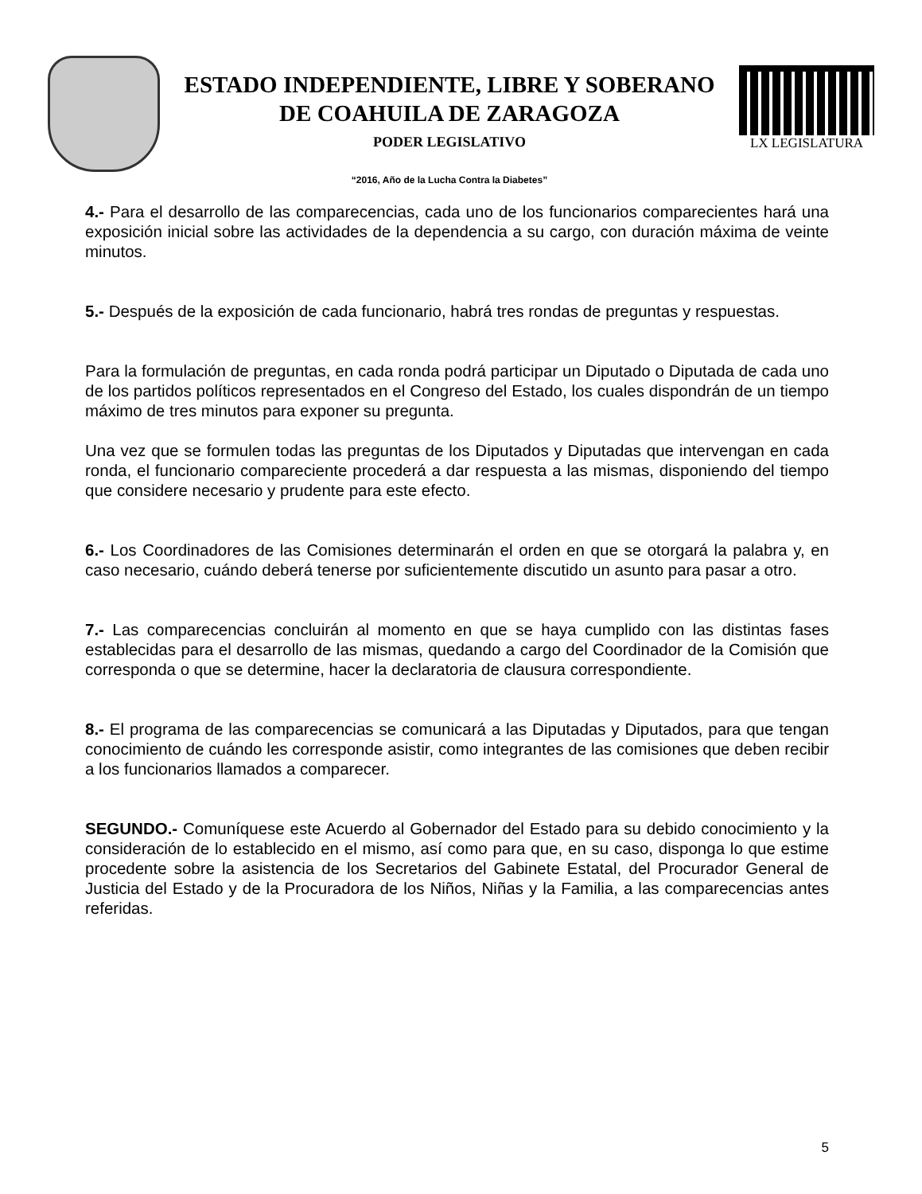ESTADO INDEPENDIENTE, LIBRE Y SOBERANO
DE COAHUILA DE ZARAGOZA
PODER LEGISLATIVO
“2016, Año de la Lucha Contra la Diabetes”
LX LEGISLATURA
4.- Para el desarrollo de las comparecencias, cada uno de los funcionarios comparecientes hará una exposición inicial sobre las actividades de la dependencia a su cargo, con duración máxima de veinte minutos.
5.- Después de la exposición de cada funcionario, habrá tres rondas de preguntas y respuestas.
Para la formulación de preguntas, en cada ronda podrá participar un Diputado o Diputada de cada uno de los partidos políticos representados en el Congreso del Estado, los cuales dispondrán de un tiempo máximo de tres minutos para exponer su pregunta.
Una vez que se formulen todas las preguntas de los Diputados y Diputadas que intervengan en cada ronda, el funcionario compareciente procederá a dar respuesta a las mismas, disponiendo del tiempo que considere necesario y prudente para este efecto.
6.- Los Coordinadores de las Comisiones determinarán el orden en que se otorgará la palabra y, en caso necesario, cuándo deberá tenerse por suficientemente discutido un asunto para pasar a otro.
7.- Las comparecencias concluirán al momento en que se haya cumplido con las distintas fases establecidas para el desarrollo de las mismas, quedando a cargo del Coordinador de la Comisión que corresponda o que se determine, hacer la declaratoria de clausura correspondiente.
8.- El programa de las comparecencias se comunicará a las Diputadas y Diputados, para que tengan conocimiento de cuándo les corresponde asistir, como integrantes de las comisiones que deben recibir a los funcionarios llamados a comparecer.
SEGUNDO.- Comuníquese este Acuerdo al Gobernador del Estado para su debido conocimiento y la consideración de lo establecido en el mismo, así como para que, en su caso, disponga lo que estime procedente sobre la asistencia de los Secretarios del Gabinete Estatal, del Procurador General de Justicia del Estado y de la Procuradora de los Niños, Niñas y la Familia, a las comparecencias antes referidas.
5